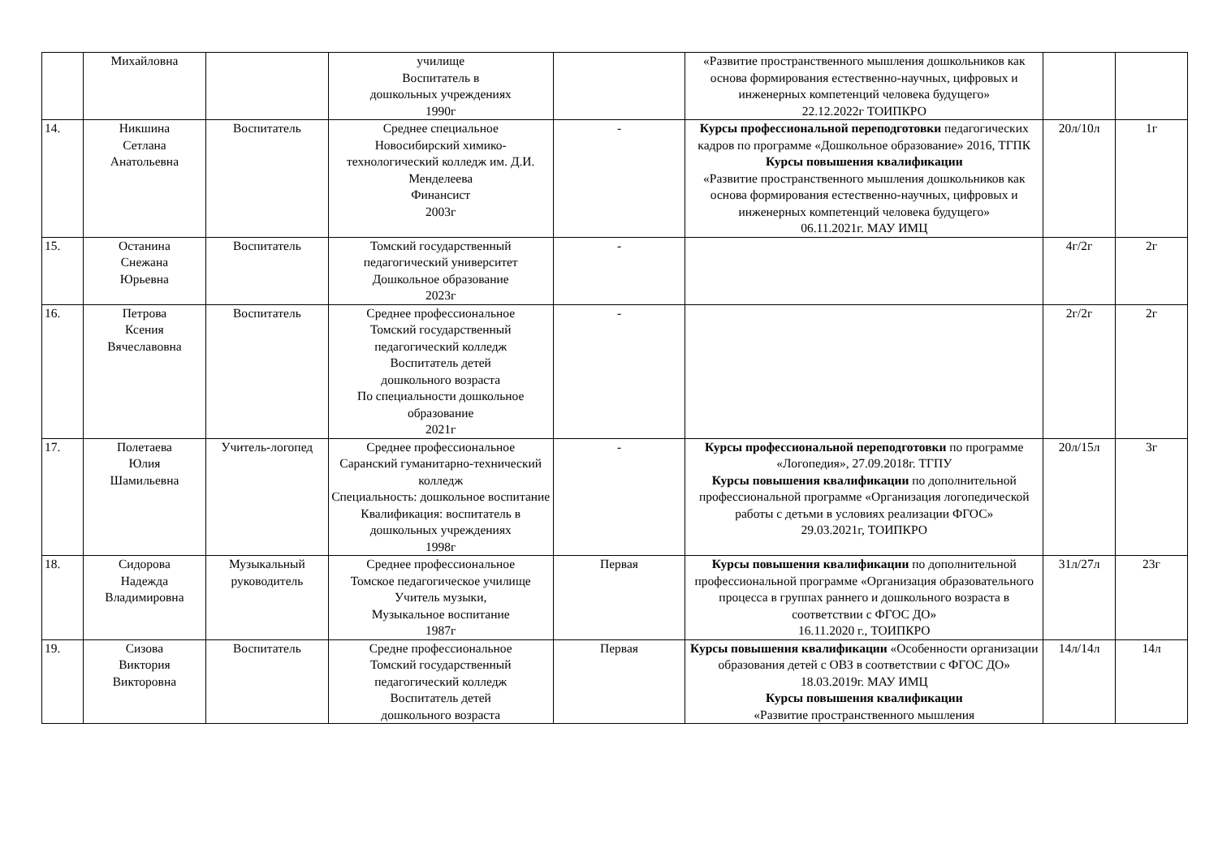| | Михайловна | | училище Воспитатель в дошкольных учреждениях 1990г | | «Развитие пространственного мышления дошкольников как основа формирования естественно-научных, цифровых и инженерных компетенций человека будущего» 22.12.2022г ТОИПКРО | | |
| 14. | Никшина Сетлана Анатольевна | Воспитатель | Среднее специальное Новосибирский химико-технологический колледж им. Д.И. Менделеева Финансист 2003г | - | Курсы профессиональной переподготовки педагогических кадров по программе «Дошкольное образование» 2016, ТГПК Курсы повышения квалификации «Развитие пространственного мышления дошкольников как основа формирования естественно-научных, цифровых и инженерных компетенций человека будущего» 06.11.2021г. МАУ ИМЦ | 20л/10л | 1г |
| 15. | Останина Снежана Юрьевна | Воспитатель | Томский государственный педагогический университет Дошкольное образование 2023г | - | | 4г/2г | 2г |
| 16. | Петрова Ксения Вячеславовна | Воспитатель | Среднее профессиональное Томский государственный педагогический колледж Воспитатель детей дошкольного возраста По специальности дошкольное образование 2021г | - | | 2г/2г | 2г |
| 17. | Полетаева Юлия Шамильевна | Учитель-логопед | Среднее профессиональное Саранский гуманитарно-технический колледж Специальность: дошкольное воспитание Квалификация: воспитатель в дошкольных учреждениях 1998г | - | Курсы профессиональной переподготовки по программе «Логопедия», 27.09.2018г. ТГПУ Курсы повышения квалификации по дополнительной профессиональной программе «Организация логопедической работы с детьми в условиях реализации ФГОС» 29.03.2021г, ТОИПКРО | 20л/15л | 3г |
| 18. | Сидорова Надежда Владимировна | Музыкальный руководитель | Среднее профессиональное Томское педагогическое училище Учитель музыки, Музыкальное воспитание 1987г | Первая | Курсы повышения квалификации по дополнительной профессиональной программе «Организация образовательного процесса в группах раннего и дошкольного возраста в соответствии с ФГОС ДО» 16.11.2020 г., ТОИПКРО | 31л/27л | 23г |
| 19. | Сизова Виктория Викторовна | Воспитатель | Средне профессиональное Томский государственный педагогический колледж Воспитатель детей дошкольного возраста | Первая | Курсы повышения квалификации «Особенности организации образования детей с ОВЗ в соответствии с ФГОС ДО» 18.03.2019г. МАУ ИМЦ Курсы повышения квалификации «Развитие пространственного мышления | 14л/14л | 14л |